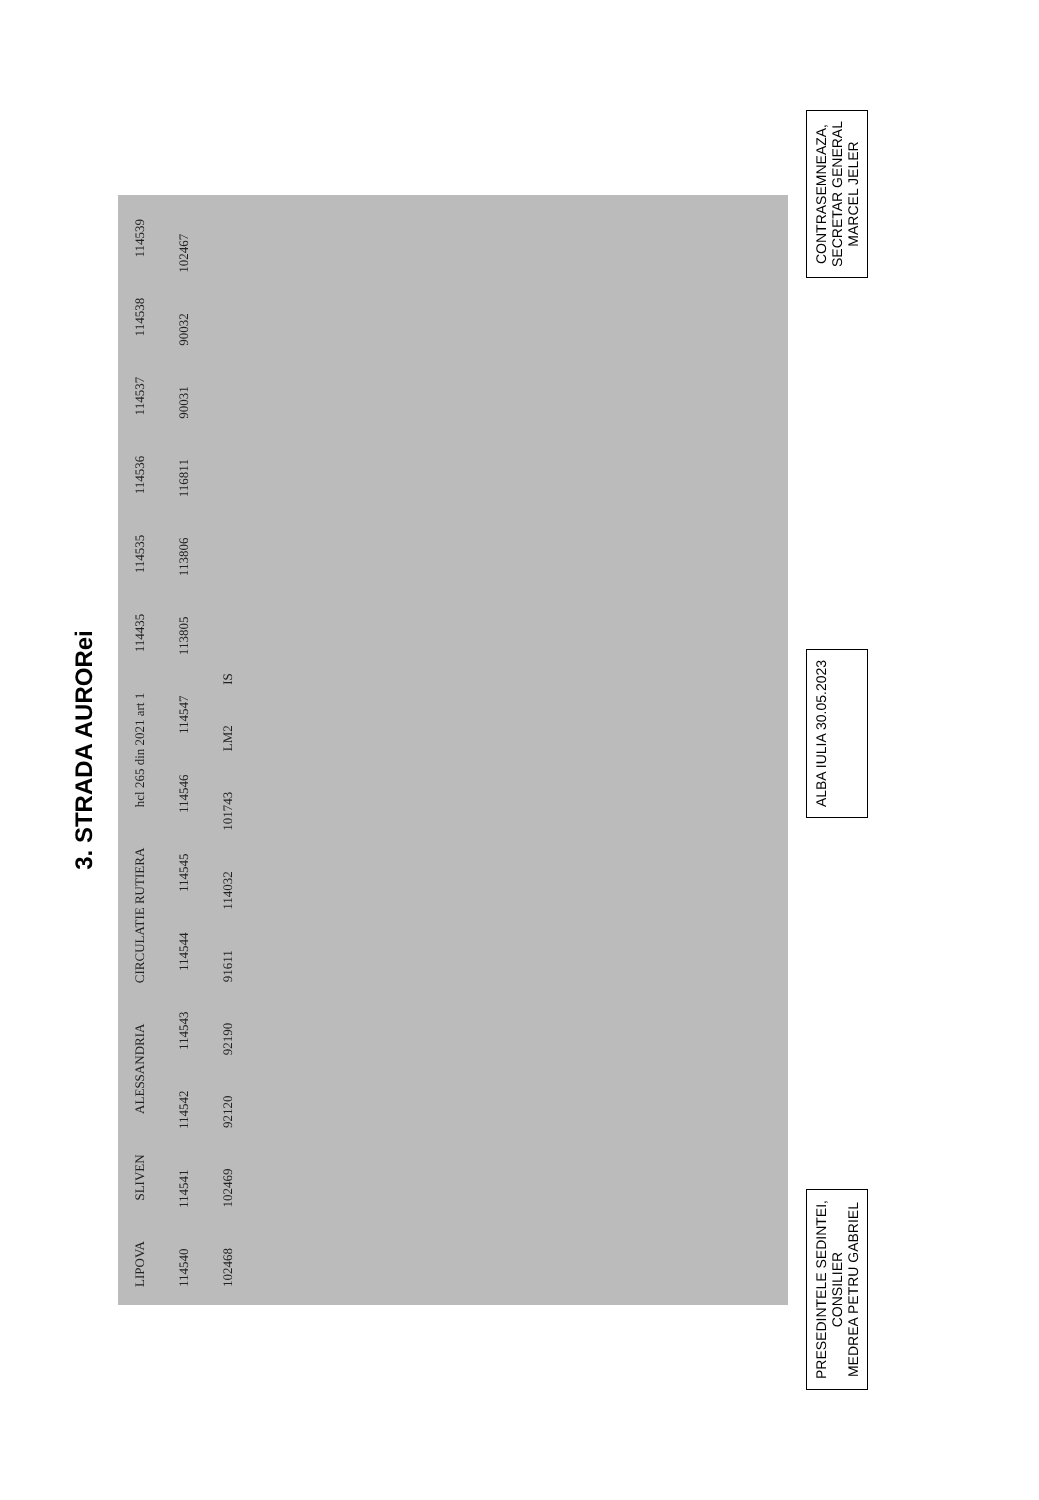3. STRADA AURORei
LIPOVA SLIVEN ALESSANDRIA CIRCULATIE RUTIERA hcl 265 din 2021 art 1 114435 114535 114536 114537 114538 114539 114540 114541 114542 114543 114544 114545 114546 114547 113805 113806 116811 90031 90032 102467 102468 102469 92120 92190 91611 114032 101743 LM2 IS
PRESEDINTELE SEDINTEI,
CONSILIER
MEDREA PETRU GABRIEL
ALBA IULIA 30.05.2023
CONTRASEMNEAZA,
SECRETAR GENERAL
MARCEL JELER